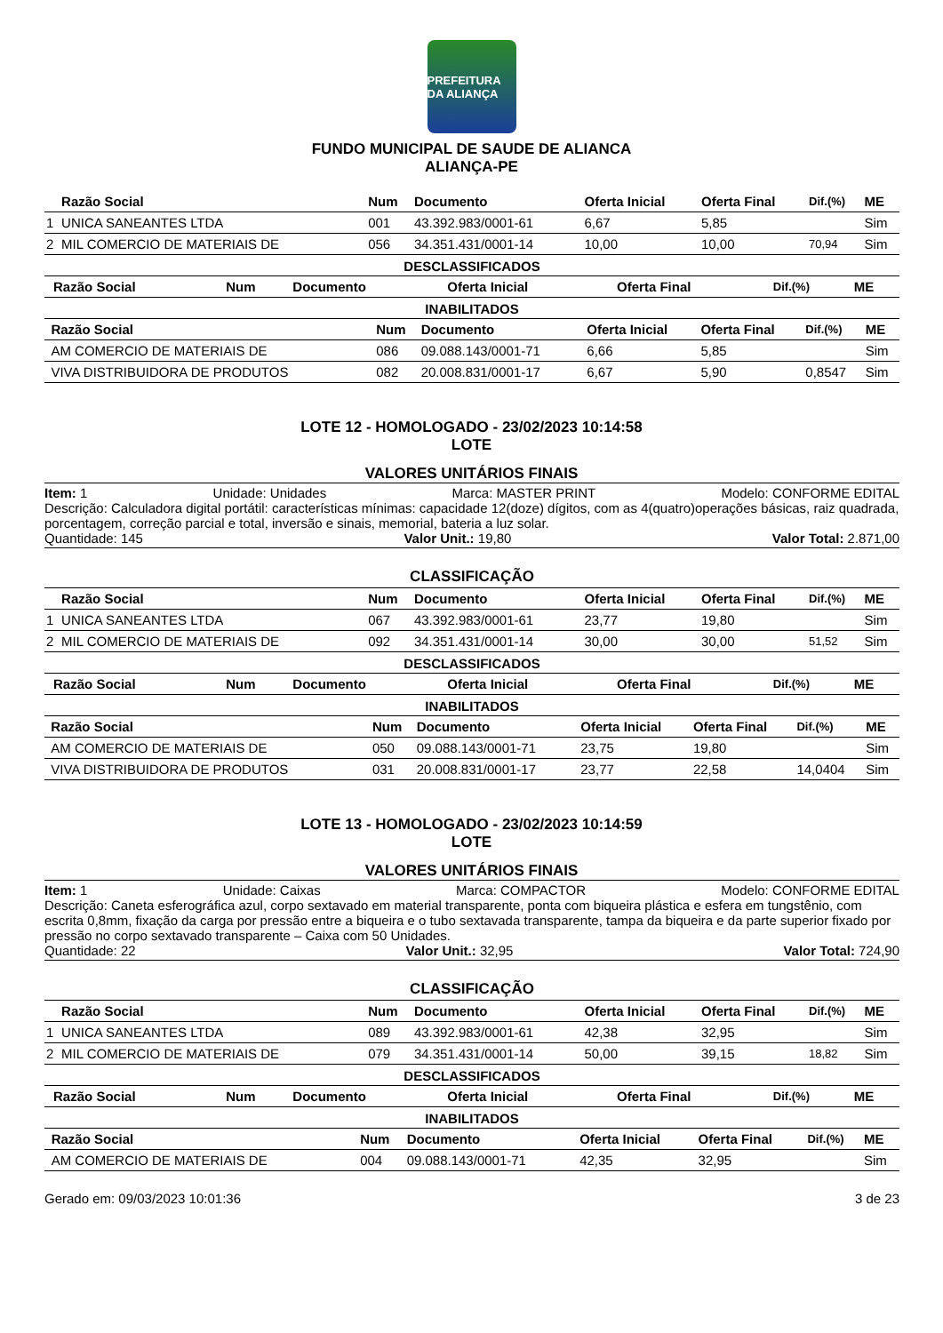PREFEITURA DA ALIANÇA
FUNDO MUNICIPAL DE SAUDE DE ALIANCA
ALIANÇA-PE
| | Razão Social | Num | Documento | Oferta Inicial | Oferta Final | Dif.(%) | ME |
| --- | --- | --- | --- | --- | --- | --- | --- |
| 1 | UNICA SANEANTES LTDA | 001 | 43.392.983/0001-61 | 6,67 | 5,85 | | Sim |
| 2 | MIL COMERCIO DE MATERIAIS DE | 056 | 34.351.431/0001-14 | 10,00 | 10,00 | 70,94 | Sim |
DESCLASSIFICADOS
| | Razão Social | Num | Documento | Oferta Inicial | Oferta Final | Dif.(%) | ME |
| --- | --- | --- | --- | --- | --- | --- | --- |
INABILITADOS
| | Razão Social | Num | Documento | Oferta Inicial | Oferta Final | Dif.(%) | ME |
| --- | --- | --- | --- | --- | --- | --- | --- |
| | AM COMERCIO DE MATERIAIS DE | 086 | 09.088.143/0001-71 | 6,66 | 5,85 | | Sim |
| | VIVA DISTRIBUIDORA DE PRODUTOS | 082 | 20.008.831/0001-17 | 6,67 | 5,90 | 0,8547 | Sim |
LOTE 12 - HOMOLOGADO - 23/02/2023 10:14:58
LOTE
VALORES UNITÁRIOS FINAIS
Item: 1 Unidade: Unidades Marca: MASTER PRINT Modelo: CONFORME EDITAL
Descrição: Calculadora digital portátil: características mínimas: capacidade 12(doze) dígitos, com as 4(quatro)operações básicas, raiz quadrada, porcentagem, correção parcial e total, inversão e sinais, memorial, bateria a luz solar.
Quantidade: 145 Valor Unit.: 19,80 Valor Total: 2.871,00
CLASSIFICAÇÃO
| | Razão Social | Num | Documento | Oferta Inicial | Oferta Final | Dif.(%) | ME |
| --- | --- | --- | --- | --- | --- | --- | --- |
| 1 | UNICA SANEANTES LTDA | 067 | 43.392.983/0001-61 | 23,77 | 19,80 | | Sim |
| 2 | MIL COMERCIO DE MATERIAIS DE | 092 | 34.351.431/0001-14 | 30,00 | 30,00 | 51,52 | Sim |
DESCLASSIFICADOS
| | Razão Social | Num | Documento | Oferta Inicial | Oferta Final | Dif.(%) | ME |
| --- | --- | --- | --- | --- | --- | --- | --- |
INABILITADOS
| | Razão Social | Num | Documento | Oferta Inicial | Oferta Final | Dif.(%) | ME |
| --- | --- | --- | --- | --- | --- | --- | --- |
| | AM COMERCIO DE MATERIAIS DE | 050 | 09.088.143/0001-71 | 23,75 | 19,80 | | Sim |
| | VIVA DISTRIBUIDORA DE PRODUTOS | 031 | 20.008.831/0001-17 | 23,77 | 22,58 | 14,0404 | Sim |
LOTE 13 - HOMOLOGADO - 23/02/2023 10:14:59
LOTE
VALORES UNITÁRIOS FINAIS
Item: 1 Unidade: Caixas Marca: COMPACTOR Modelo: CONFORME EDITAL
Descrição: Caneta esferográfica azul, corpo sextavado em material transparente, ponta com biqueira plástica e esfera em tungstênio, com escrita 0,8mm, fixação da carga por pressão entre a biqueira e o tubo sextavada transparente, tampa da biqueira e da parte superior fixado por pressão no corpo sextavado transparente – Caixa com 50 Unidades.
Quantidade: 22 Valor Unit.: 32,95 Valor Total: 724,90
CLASSIFICAÇÃO
| | Razão Social | Num | Documento | Oferta Inicial | Oferta Final | Dif.(%) | ME |
| --- | --- | --- | --- | --- | --- | --- | --- |
| 1 | UNICA SANEANTES LTDA | 089 | 43.392.983/0001-61 | 42,38 | 32,95 | | Sim |
| 2 | MIL COMERCIO DE MATERIAIS DE | 079 | 34.351.431/0001-14 | 50,00 | 39,15 | 18,82 | Sim |
DESCLASSIFICADOS
| | Razão Social | Num | Documento | Oferta Inicial | Oferta Final | Dif.(%) | ME |
| --- | --- | --- | --- | --- | --- | --- | --- |
INABILITADOS
| | Razão Social | Num | Documento | Oferta Inicial | Oferta Final | Dif.(%) | ME |
| --- | --- | --- | --- | --- | --- | --- | --- |
| | AM COMERCIO DE MATERIAIS DE | 004 | 09.088.143/0001-71 | 42,35 | 32,95 | | Sim |
Gerado em: 09/03/2023 10:01:36 3 de 23